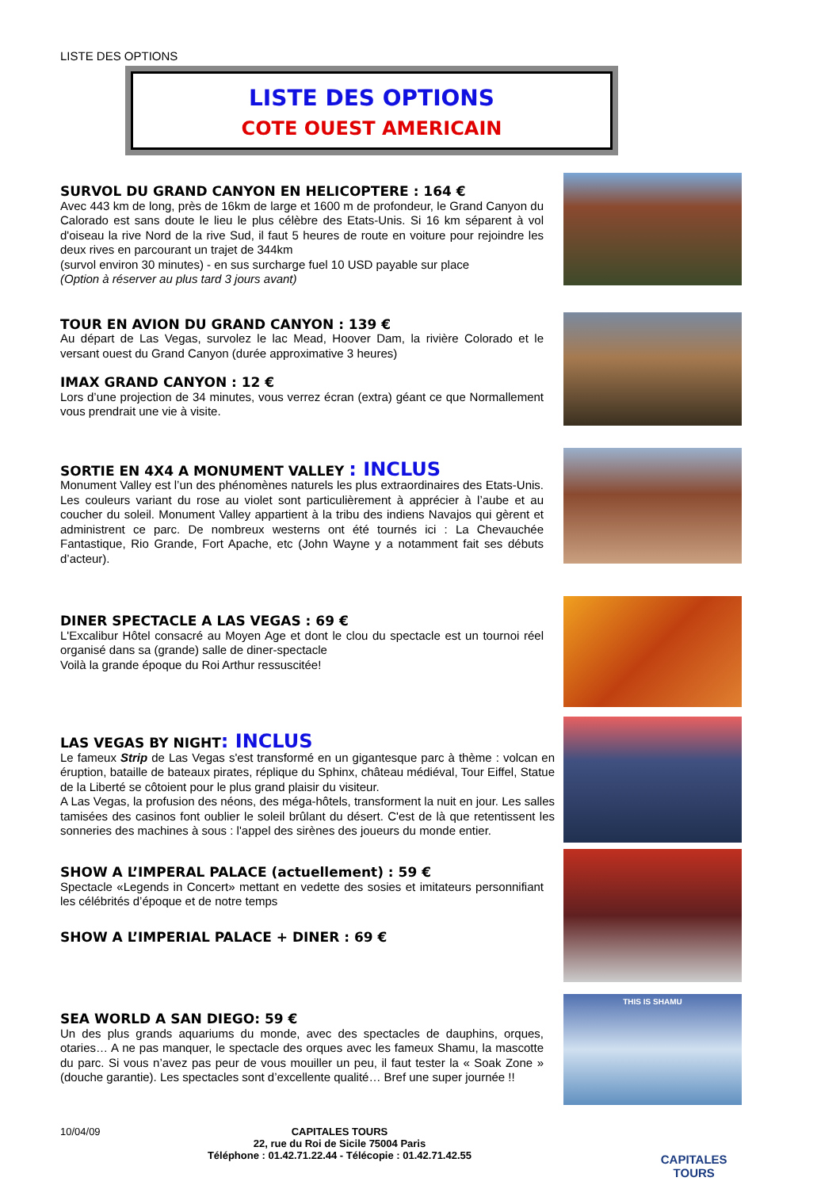LISTE DES OPTIONS
LISTE DES OPTIONS
COTE OUEST AMERICAIN
SURVOL DU GRAND CANYON EN HELICOPTERE : 164 €
Avec 443 km de long, près de 16km de large et 1600 m de profondeur, le Grand Canyon du Calorado est sans doute le lieu le plus célèbre des Etats-Unis. Si 16 km séparent à vol d'oiseau la rive Nord de la rive Sud, il faut 5 heures de route en voiture pour rejoindre les deux rives en parcourant un trajet de 344km
(survol environ 30 minutes) - en sus surcharge fuel 10 USD payable sur place
(Option à réserver au plus tard 3 jours avant)
TOUR EN AVION DU GRAND CANYON : 139 €
Au départ de Las Vegas, survolez le lac Mead, Hoover Dam, la rivière Colorado et le versant ouest du Grand Canyon (durée approximative 3 heures)
IMAX GRAND CANYON : 12 €
Lors d’une projection de 34 minutes, vous verrez écran (extra) géant ce que Normallement vous prendrait une vie à visite.
SORTIE EN 4X4 A MONUMENT VALLEY : INCLUS
Monument Valley est l’un des phénomènes naturels les plus extraordinaires des Etats-Unis. Les couleurs variant du rose au violet sont particulièrement à apprécier à l’aube et au coucher du soleil. Monument Valley appartient à la tribu des indiens Navajos qui gèrent et administrent ce parc. De nombreux westerns ont été tournés ici : La Chevauchée Fantastique, Rio Grande, Fort Apache, etc (John Wayne y a notamment fait ses débuts d’acteur).
DINER SPECTACLE A LAS VEGAS : 69 €
L'Excalibur Hôtel consacré au Moyen Age et dont le clou du spectacle est un tournoi réel organisé dans sa (grande) salle de diner-spectacle
Voilà la grande époque du Roi Arthur ressuscitée!
LAS VEGAS BY NIGHT: INCLUS
Le fameux Strip de Las Vegas s'est transformé en un gigantesque parc à thème : volcan en éruption, bataille de bateaux pirates, réplique du Sphinx, château médiéval, Tour Eiffel, Statue de la Liberté se côtoient pour le plus grand plaisir du visiteur.
A Las Vegas, la profusion des néons, des méga-hôtels, transforment la nuit en jour. Les salles tamisées des casinos font oublier le soleil brûlant du désert. C'est de là que retentissent les sonneries des machines à sous : l'appel des sirènes des joueurs du monde entier.
SHOW A L’IMPERAL PALACE (actuellement) : 59 €
Spectacle «Legends in Concert» mettant en vedette des sosies et imitateurs personnifiant les célébrités d’époque et de notre temps
SHOW A L’IMPERIAL PALACE + DINER : 69 €
SEA WORLD A SAN DIEGO: 59 €
Un des plus grands aquariums du monde, avec des spectacles de dauphins, orques, otaries… A ne pas manquer, le spectacle des orques avec les fameux Shamu, la mascotte du parc. Si vous n’avez pas peur de vous mouiller un peu, il faut tester la « Soak Zone » (douche garantie). Les spectacles sont d’excellente qualité… Bref une super journée !!
THIS IS SHAMU
10/04/09 CAPITALES TOURS
22, rue du Roi de Sicile 75004 Paris
Téléphone : 01.42.71.22.44 - Télécopie : 01.42.71.42.55
CAPITALES TOURS